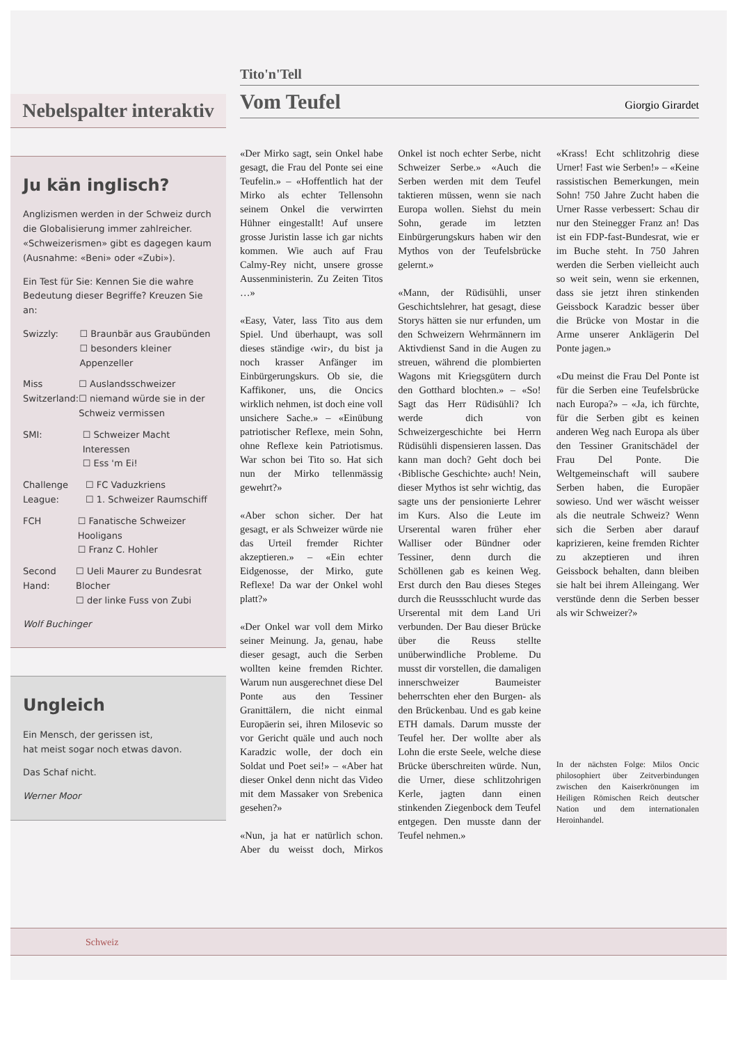Nebelspalter interaktiv
Ju kän inglisch?
Anglizismen werden in der Schweiz durch die Globalisierung immer zahlreicher. «Schweizerismen» gibt es dagegen kaum (Ausnahme: «Beni» oder «Zubi»).
Ein Test für Sie: Kennen Sie die wahre Bedeutung dieser Begriffe? Kreuzen Sie an:
Swizzly: ☐ Braunbär aus Graubünden
☐ besonders kleiner Appenzeller
Miss Switzerland:
☐ Auslandsschweizer
☐ niemand würde sie in der Schweiz vermissen
SMI: ☐ Schweizer Macht Interessen
☐ Ess 'm Ei!
Challenge League:
☐ FC Vaduzkriens
☐ 1. Schweizer Raumschiff
FCH ☐ Fanatische Schweizer Hooligans
☐ Franz C. Hohler
Second Hand:
☐ Ueli Maurer zu Bundesrat Blocher
☐ der linke Fuss von Zubi
Wolf Buchinger
Ungleich
Ein Mensch, der gerissen ist,
hat meist sogar noch etwas davon.
Das Schaf nicht.
Werner Moor
Tito'n'Tell
Vom Teufel
Giorgio Girardet
«Der Mirko sagt, sein Onkel habe gesagt, die Frau del Ponte sei eine Teufelin.» – «Hoffentlich hat der Mirko als echter Tellensohn seinem Onkel die verwirrten Hühner eingestallt! Auf unsere grosse Juristin lasse ich gar nichts kommen. Wie auch auf Frau Calmy-Rey nicht, unsere grosse Aussenministerin. Zu Zeiten Titos …»
«Easy, Vater, lass Tito aus dem Spiel. Und überhaupt, was soll dieses ständige ‹wir›, du bist ja noch krasser Anfänger im Einbürgerungskurs. Ob sie, die Kaffikoner, uns, die Oncics wirklich nehmen, ist doch eine voll unsichere Sache.» – «Einübung patriotischer Reflexe, mein Sohn, ohne Reflexe kein Patriotismus. War schon bei Tito so. Hat sich nun der Mirko tellenmässig gewehrt?»
«Aber schon sicher. Der hat gesagt, er als Schweizer würde nie das Urteil fremder Richter akzeptieren.» – «Ein echter Eidgenosse, der Mirko, gute Reflexe! Da war der Onkel wohl platt?»
«Der Onkel war voll dem Mirko seiner Meinung. Ja, genau, habe dieser gesagt, auch die Serben wollten keine fremden Richter. Warum nun ausgerechnet diese Del Ponte aus den Tessiner Granittälern, die nicht einmal Europäerin sei, ihren Milosevic so vor Gericht quäle und auch noch Karadzic wolle, der doch ein Soldat und Poet sei!» – «Aber hat dieser Onkel denn nicht das Video mit dem Massaker von Srebenica gesehen?»
«Nun, ja hat er natürlich schon. Aber du weisst doch, Mirkos Onkel ist noch echter Serbe, nicht Schweizer Serbe.» «Auch die Serben werden mit dem Teufel taktieren müssen, wenn sie nach Europa wollen. Siehst du mein Sohn, gerade im letzten Einbürgerungskurs haben wir den Mythos von der Teufelsbrücke gelernt.»
«Mann, der Rüdisühli, unser Geschichtslehrer, hat gesagt, diese Storys hätten sie nur erfunden, um den Schweizern Wehrmännern im Aktivdienst Sand in die Augen zu streuen, während die plombierten Wagons mit Kriegsgütern durch den Gotthard blochten.» – «So! Sagt das Herr Rüdisühli? Ich werde dich von Schweizergeschichte bei Herrn Rüdisühli dispensieren lassen. Das kann man doch? Geht doch bei ‹Biblische Geschichte› auch! Nein, dieser Mythos ist sehr wichtig, das sagte uns der pensionierte Lehrer im Kurs. Also die Leute im Urserental waren früher eher Walliser oder Bündner oder Tessiner, denn durch die Schöllenen gab es keinen Weg. Erst durch den Bau dieses Steges durch die Reussschlucht wurde das Urserental mit dem Land Uri verbunden. Der Bau dieser Brücke über die Reuss stellte unüberwindliche Probleme. Du musst dir vorstellen, die damaligen innerschweizer Baumeister beherrschten eher den Burgen- als den Brückenbau. Und es gab keine ETH damals. Darum musste der Teufel her. Der wollte aber als Lohn die erste Seele, welche diese Brücke überschreiten würde. Nun, die Urner, diese schlitzohrigen Kerle, jagten dann einen stinkenden Ziegenbock dem Teufel entgegen. Den musste dann der Teufel nehmen.»
«Krass! Echt schlitzohrig diese Urner! Fast wie Serben!» – «Keine rassistischen Bemerkungen, mein Sohn! 750 Jahre Zucht haben die Urner Rasse verbessert: Schau dir nur den Steinegger Franz an! Das ist ein FDP-fast-Bundesrat, wie er im Buche steht. In 750 Jahren werden die Serben vielleicht auch so weit sein, wenn sie erkennen, dass sie jetzt ihren stinkenden Geissbock Karadzic besser über die Brücke von Mostar in die Arme unserer Anklägerin Del Ponte jagen.»
«Du meinst die Frau Del Ponte ist für die Serben eine Teufelsbrücke nach Europa?» – «Ja, ich fürchte, für die Serben gibt es keinen anderen Weg nach Europa als über den Tessiner Granitschädel der Frau Del Ponte. Die Weltgemeinschaft will saubere Serben haben, die Europäer sowieso. Und wer wäscht weisser als die neutrale Schweiz? Wenn sich die Serben aber darauf kaprizieren, keine fremden Richter zu akzeptieren und ihren Geissbock behalten, dann bleiben sie halt bei ihrem Alleingang. Wer verstünde denn die Serben besser als wir Schweizer?»
In der nächsten Folge: Milos Oncic philosophiert über Zeitverbindungen zwischen den Kaiserkrönungen im Heiligen Römischen Reich deutscher Nation und dem internationalen Heroinhandel.
Schweiz